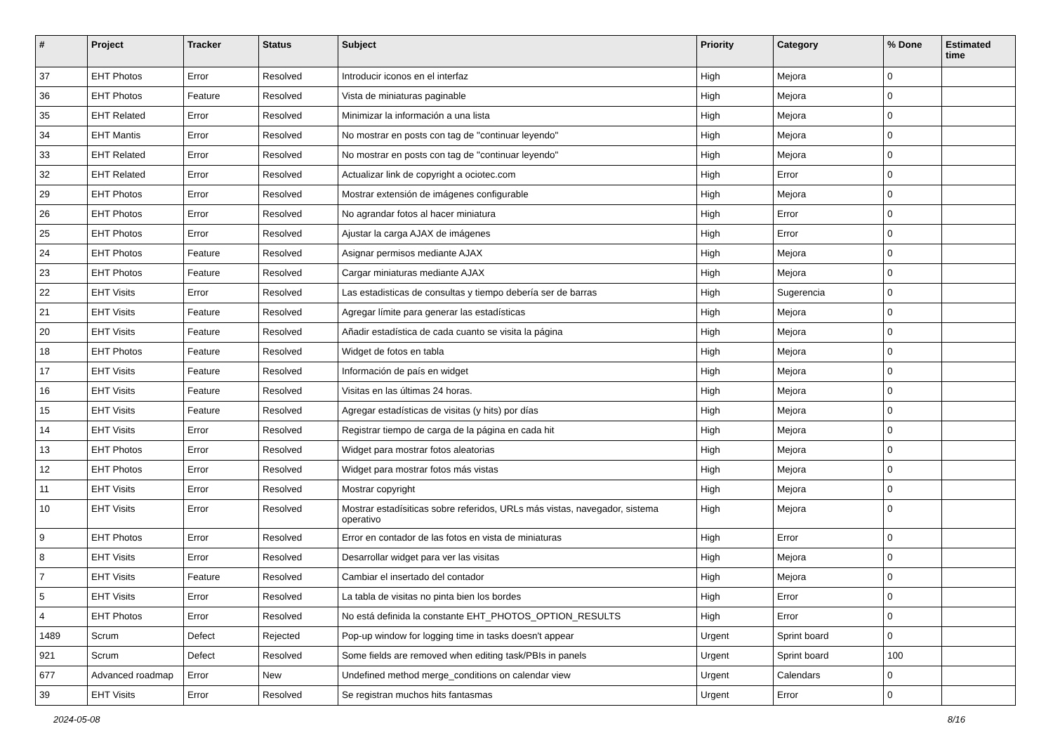| # | Project | Tracker | Status | Subject | Priority | Category | % Done | Estimated time |
| --- | --- | --- | --- | --- | --- | --- | --- | --- |
| 37 | EHT Photos | Error | Resolved | Introducir iconos en el interfaz | High | Mejora | 0 | |
| 36 | EHT Photos | Feature | Resolved | Vista de miniaturas paginable | High | Mejora | 0 | |
| 35 | EHT Related | Error | Resolved | Minimizar la información a una lista | High | Mejora | 0 | |
| 34 | EHT Mantis | Error | Resolved | No mostrar en posts con tag de "continuar leyendo" | High | Mejora | 0 | |
| 33 | EHT Related | Error | Resolved | No mostrar en posts con tag de "continuar leyendo" | High | Mejora | 0 | |
| 32 | EHT Related | Error | Resolved | Actualizar link de copyright a ociotec.com | High | Error | 0 | |
| 29 | EHT Photos | Error | Resolved | Mostrar extensión de imágenes configurable | High | Mejora | 0 | |
| 26 | EHT Photos | Error | Resolved | No agrandar fotos al hacer miniatura | High | Error | 0 | |
| 25 | EHT Photos | Error | Resolved | Ajustar la carga AJAX de imágenes | High | Error | 0 | |
| 24 | EHT Photos | Feature | Resolved | Asignar permisos mediante AJAX | High | Mejora | 0 | |
| 23 | EHT Photos | Feature | Resolved | Cargar miniaturas mediante AJAX | High | Mejora | 0 | |
| 22 | EHT Visits | Error | Resolved | Las estadisticas de consultas y tiempo debería ser de barras | High | Sugerencia | 0 | |
| 21 | EHT Visits | Feature | Resolved | Agregar límite para generar las estadísticas | High | Mejora | 0 | |
| 20 | EHT Visits | Feature | Resolved | Añadir estadística de cada cuanto se visita la página | High | Mejora | 0 | |
| 18 | EHT Photos | Feature | Resolved | Widget de fotos en tabla | High | Mejora | 0 | |
| 17 | EHT Visits | Feature | Resolved | Información de país en widget | High | Mejora | 0 | |
| 16 | EHT Visits | Feature | Resolved | Visitas en las últimas 24 horas. | High | Mejora | 0 | |
| 15 | EHT Visits | Feature | Resolved | Agregar estadísticas de visitas (y hits) por días | High | Mejora | 0 | |
| 14 | EHT Visits | Error | Resolved | Registrar tiempo de carga de la página en cada hit | High | Mejora | 0 | |
| 13 | EHT Photos | Error | Resolved | Widget para mostrar fotos aleatorias | High | Mejora | 0 | |
| 12 | EHT Photos | Error | Resolved | Widget para mostrar fotos más vistas | High | Mejora | 0 | |
| 11 | EHT Visits | Error | Resolved | Mostrar copyright | High | Mejora | 0 | |
| 10 | EHT Visits | Error | Resolved | Mostrar estadísiticas sobre referidos, URLs más vistas, navegador, sistema operativo | High | Mejora | 0 | |
| 9 | EHT Photos | Error | Resolved | Error en contador de las fotos en vista de miniaturas | High | Error | 0 | |
| 8 | EHT Visits | Error | Resolved | Desarrollar widget para ver las visitas | High | Mejora | 0 | |
| 7 | EHT Visits | Feature | Resolved | Cambiar el insertado del contador | High | Mejora | 0 | |
| 5 | EHT Visits | Error | Resolved | La tabla de visitas no pinta bien los bordes | High | Error | 0 | |
| 4 | EHT Photos | Error | Resolved | No está definida la constante EHT_PHOTOS_OPTION_RESULTS | High | Error | 0 | |
| 1489 | Scrum | Defect | Rejected | Pop-up window for logging time in tasks doesn't appear | Urgent | Sprint board | 0 | |
| 921 | Scrum | Defect | Resolved | Some fields are removed when editing task/PBIs in panels | Urgent | Sprint board | 100 | |
| 677 | Advanced roadmap | Error | New | Undefined method merge_conditions on calendar view | Urgent | Calendars | 0 | |
| 39 | EHT Visits | Error | Resolved | Se registran muchos hits fantasmas | Urgent | Error | 0 | |
2024-05-08 8/16